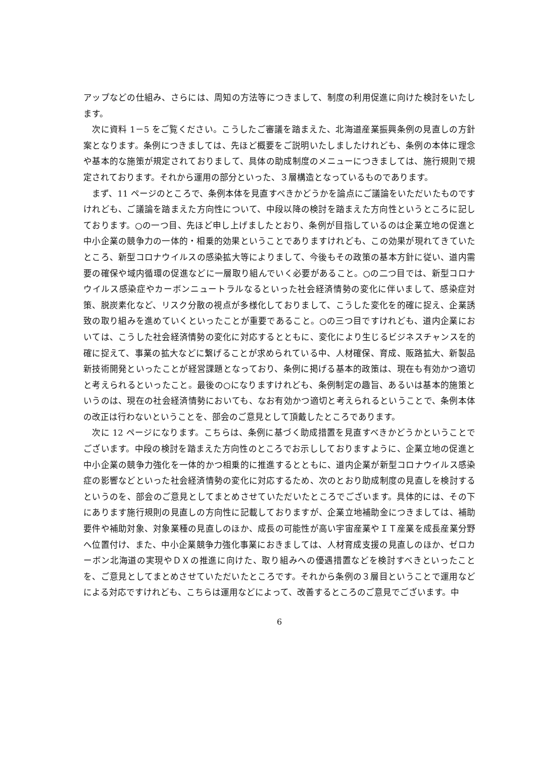アップなどの仕組み、さらには、周知の方法等につきまして、制度の利用促進に向けた検討をいたします。
　次に資料 1－5 をご覧ください。こうしたご審議を踏まえた、北海道産業振興条例の見直しの方針案となります。条例につきましては、先ほど概要をご説明いたしましたけれども、条例の本体に理念や基本的な施策が規定されておりまして、具体の助成制度のメニューにつきましては、施行規則で規定されております。それから運用の部分といった、３層構造となっているものであります。
　まず、11 ページのところで、条例本体を見直すべきかどうかを論点にご議論をいただいたものですけれども、ご議論を踏まえた方向性について、中段以降の検討を踏まえた方向性というところに記しております。○の一つ目、先ほど申し上げましたとおり、条例が目指しているのは企業立地の促進と中小企業の競争力の一体的・相乗的効果ということでありますけれども、この効果が現れてきていたところ、新型コロナウイルスの感染拡大等によりまして、今後もその政策の基本方針に従い、道内需要の確保や域内循環の促進などに一層取り組んでいく必要があること。○の二つ目では、新型コロナウイルス感染症やカーボンニュートラルなるといった社会経済情勢の変化に伴いまして、感染症対策、脱炭素化など、リスク分散の視点が多様化しておりまして、こうした変化を的確に捉え、企業誘致の取り組みを進めていくといったことが重要であること。○の三つ目ですけれども、道内企業においては、こうした社会経済情勢の変化に対応するとともに、変化により生じるビジネスチャンスを的確に捉えて、事業の拡大などに繋げることが求められている中、人材確保、育成、販路拡大、新製品新技術開発といったことが経営課題となっており、条例に掲げる基本的政策は、現在も有効かつ適切と考えられるといったこと。最後の○になりますけれども、条例制定の趣旨、あるいは基本的施策というのは、現在の社会経済情勢においても、なお有効かつ適切と考えられるということで、条例本体の改正は行わないということを、部会のご意見として頂戴したところであります。
　次に 12 ページになります。こちらは、条例に基づく助成措置を見直すべきかどうかということでございます。中段の検討を踏まえた方向性のところでお示ししておりますように、企業立地の促進と中小企業の競争力強化を一体的かつ相乗的に推進するとともに、道内企業が新型コロナウイルス感染症の影響などといった社会経済情勢の変化に対応するため、次のとおり助成制度の見直しを検討するというのを、部会のご意見としてまとめさせていただいたところでございます。具体的には、その下にあります施行規則の見直しの方向性に記載しておりますが、企業立地補助金につきましては、補助要件や補助対象、対象業種の見直しのほか、成長の可能性が高い宇宙産業やＩＴ産業を成長産業分野へ位置付け、また、中小企業競争力強化事業におきましては、人材育成支援の見直しのほか、ゼロカーボン北海道の実現やＤＸの推進に向けた、取り組みへの優遇措置などを検討すべきといったことを、ご意見としてまとめさせていただいたところです。それから条例の３層目ということで運用などによる対応ですけれども、こちらは運用などによって、改善するところのご意見でございます。中
6